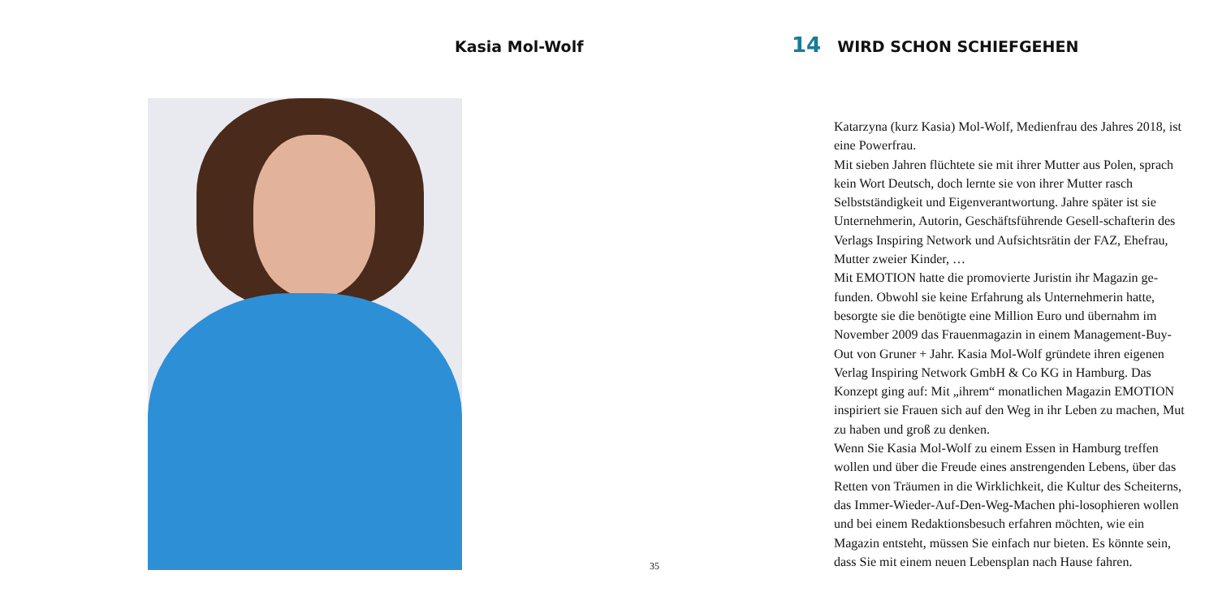Kasia Mol-Wolf
35
14 WIRD SCHON SCHIEFGEHEN
Katarzyna (kurz Kasia) Mol-Wolf, Medienfrau des Jahres 2018, ist eine Powerfrau.
Mit sieben Jahren flüchtete sie mit ihrer Mutter aus Polen, sprach kein Wort Deutsch, doch lernte sie von ihrer Mutter rasch Selbstständigkeit und Eigenverantwortung. Jahre später ist sie Unternehmerin, Autorin, Geschäftsführende Gesell-schafterin des Verlags Inspiring Network und Aufsichtsrätin der FAZ, Ehefrau, Mutter zweier Kinder, …
Mit EMOTION hatte die promovierte Juristin ihr Magazin ge-funden. Obwohl sie keine Erfahrung als Unternehmerin hatte, besorgte sie die benötigte eine Million Euro und übernahm im November 2009 das Frauenmagazin in einem Management-Buy-Out von Gruner + Jahr. Kasia Mol-Wolf gründete ihren eigenen Verlag Inspiring Network GmbH & Co KG in Hamburg. Das Konzept ging auf: Mit „ihrem“ monatlichen Magazin EMOTION inspiriert sie Frauen sich auf den Weg in ihr Leben zu machen, Mut zu haben und groß zu denken.
Wenn Sie Kasia Mol-Wolf zu einem Essen in Hamburg treffen wollen und über die Freude eines anstrengenden Lebens, über das Retten von Träumen in die Wirklichkeit, die Kultur des Scheiterns, das Immer-Wieder-Auf-Den-Weg-Machen phi-losophieren wollen und bei einem Redaktionsbesuch erfahren möchten, wie ein Magazin entsteht, müssen Sie einfach nur bieten. Es könnte sein, dass Sie mit einem neuen Lebensplan nach Hause fahren.